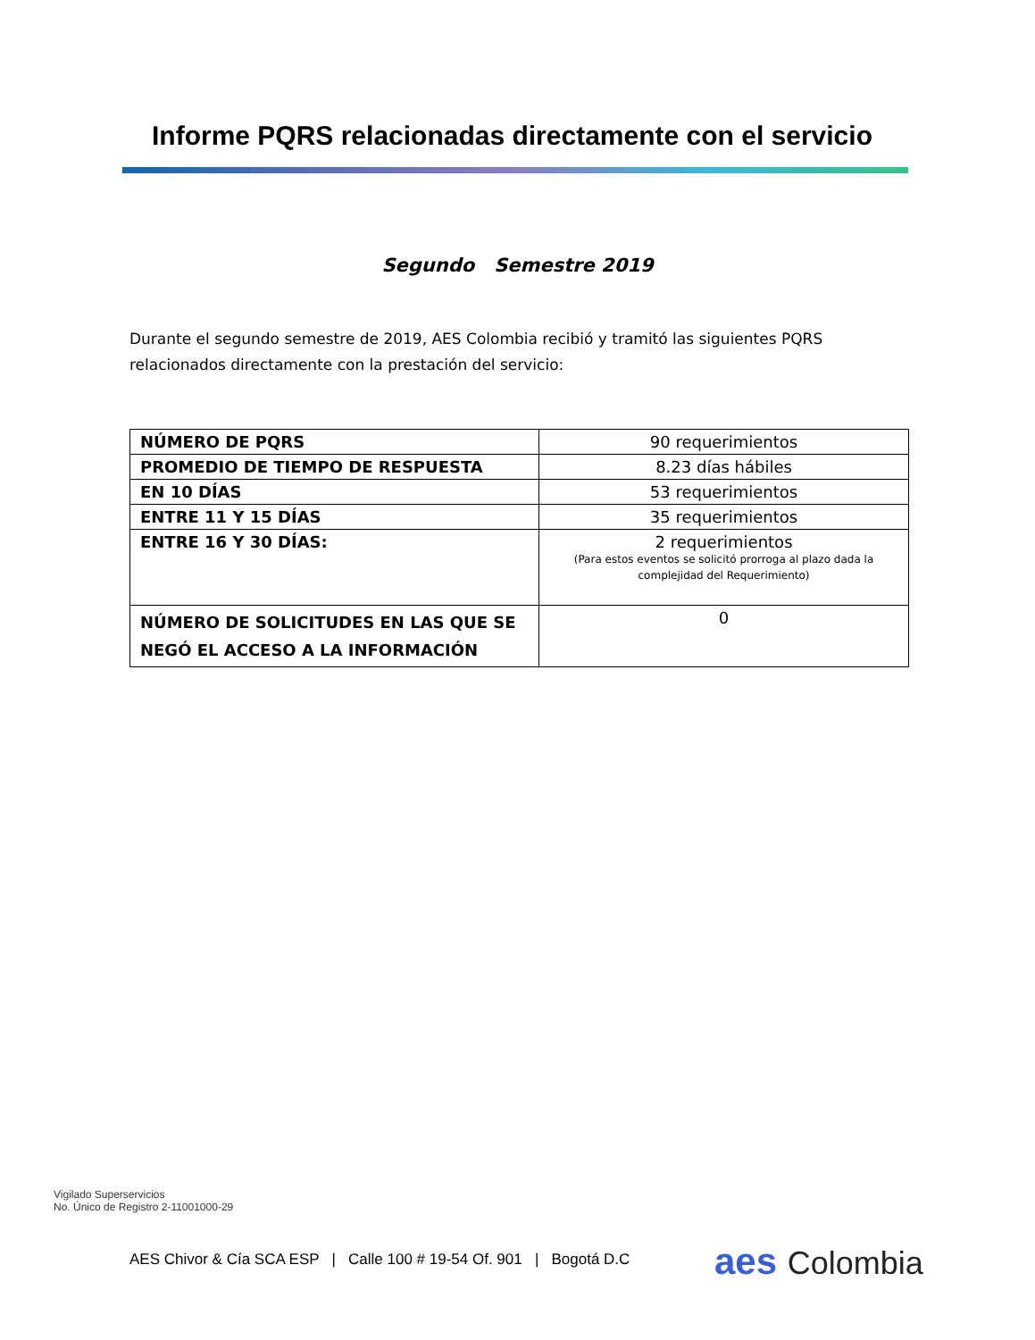Informe PQRS relacionadas directamente con el servicio
Segundo Semestre 2019
Durante el segundo semestre de 2019, AES Colombia recibió y tramitó las siguientes PQRS relacionados directamente con la prestación del servicio:
| NÚMERO DE PQRS | 90 requerimientos |
| PROMEDIO DE TIEMPO DE RESPUESTA | 8.23 días hábiles |
| EN 10 DÍAS | 53 requerimientos |
| ENTRE 11 Y 15 DÍAS | 35 requerimientos |
| ENTRE 16 Y 30 DÍAS: | 2 requerimientos (Para estos eventos se solicitó prorroga al plazo dada la complejidad del Requerimiento) |
| NÚMERO DE SOLICITUDES EN LAS QUE SE NEGÓ EL ACCESO A LA INFORMACIÓN | 0 |
Vigilado Superservicios
No. Único de Registro 2-11001000-29
AES Chivor & Cía SCA ESP | Calle 100 # 19-54 Of. 901 | Bogotá D.C
aes Colombia